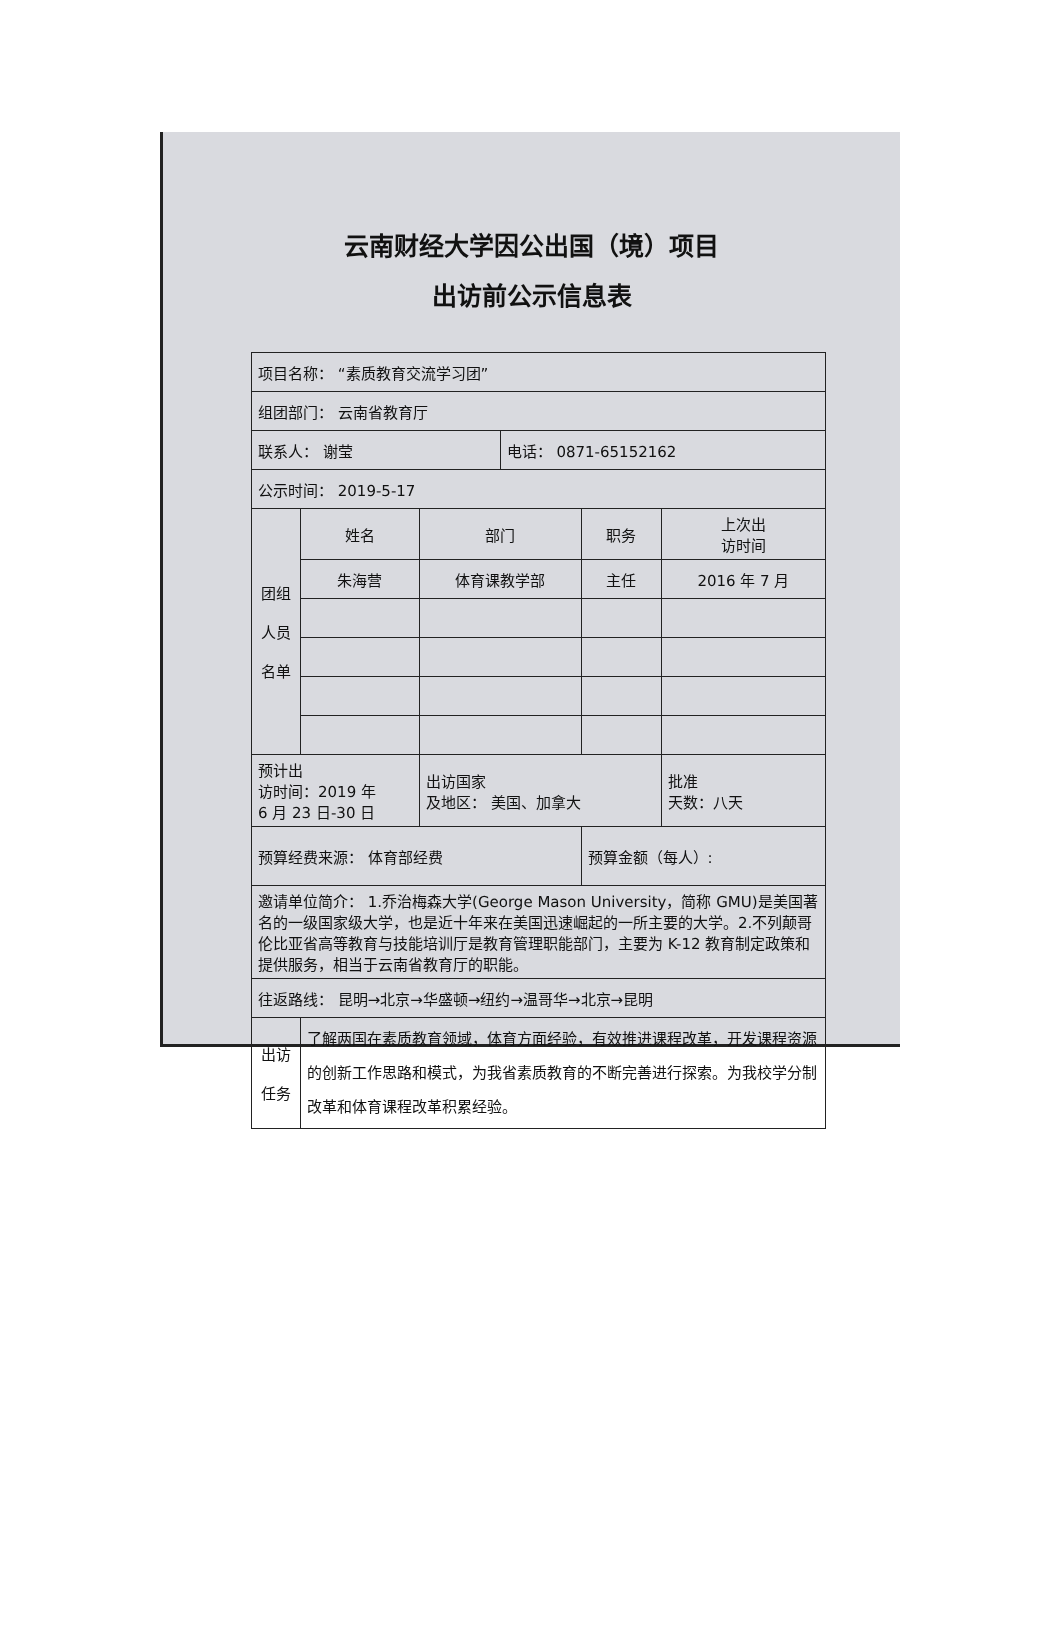云南财经大学因公出国（境）项目
出访前公示信息表
| 项目名称： “素质教育交流学习团” | | | | | |
| 组团部门： 云南省教育厅 | | | | | |
| 联系人： 谢莹 | | | 电话： 0871-65152162 | | |
| 公示时间： 2019-5-17 | | | | | |
| 团组 人员 名单 | 姓名 | 部门 | | 职务 | 上次出 访时间 |
| | 朱海营 | 体育课教学部 | | 主任 | 2016 年 7 月 |
| 预计出 访时间：2019 年 6 月 23 日-30 日 | | 出访国家 及地区： 美国、加拿大 | | | 批准 天数：八天 |
| 预算经费来源： 体育部经费 | | | | 预算金额（每人）: | |
| 邀请单位简介： 1.乔治梅森大学(George Mason University，简称 GMU)是美国著名的一级国家级大学，也是近十年来在美国迅速崛起的一所主要的大学。2.不列颠哥伦比亚省高等教育与技能培训厅是教育管理职能部门，主要为 K-12 教育制定政策和提供服务，相当于云南省教育厅的职能。 | | | | | |
| 往返路线： 昆明→北京→华盛顿→纽约→温哥华→北京→昆明 | | | | | |
| 出访 任务 | 了解两国在素质教育领域，体育方面经验，有效推进课程改革，开发课程资源的创新工作思路和模式，为我省素质教育的不断完善进行探索。为我校学分制改革和体育课程改革积累经验。 | | | | |